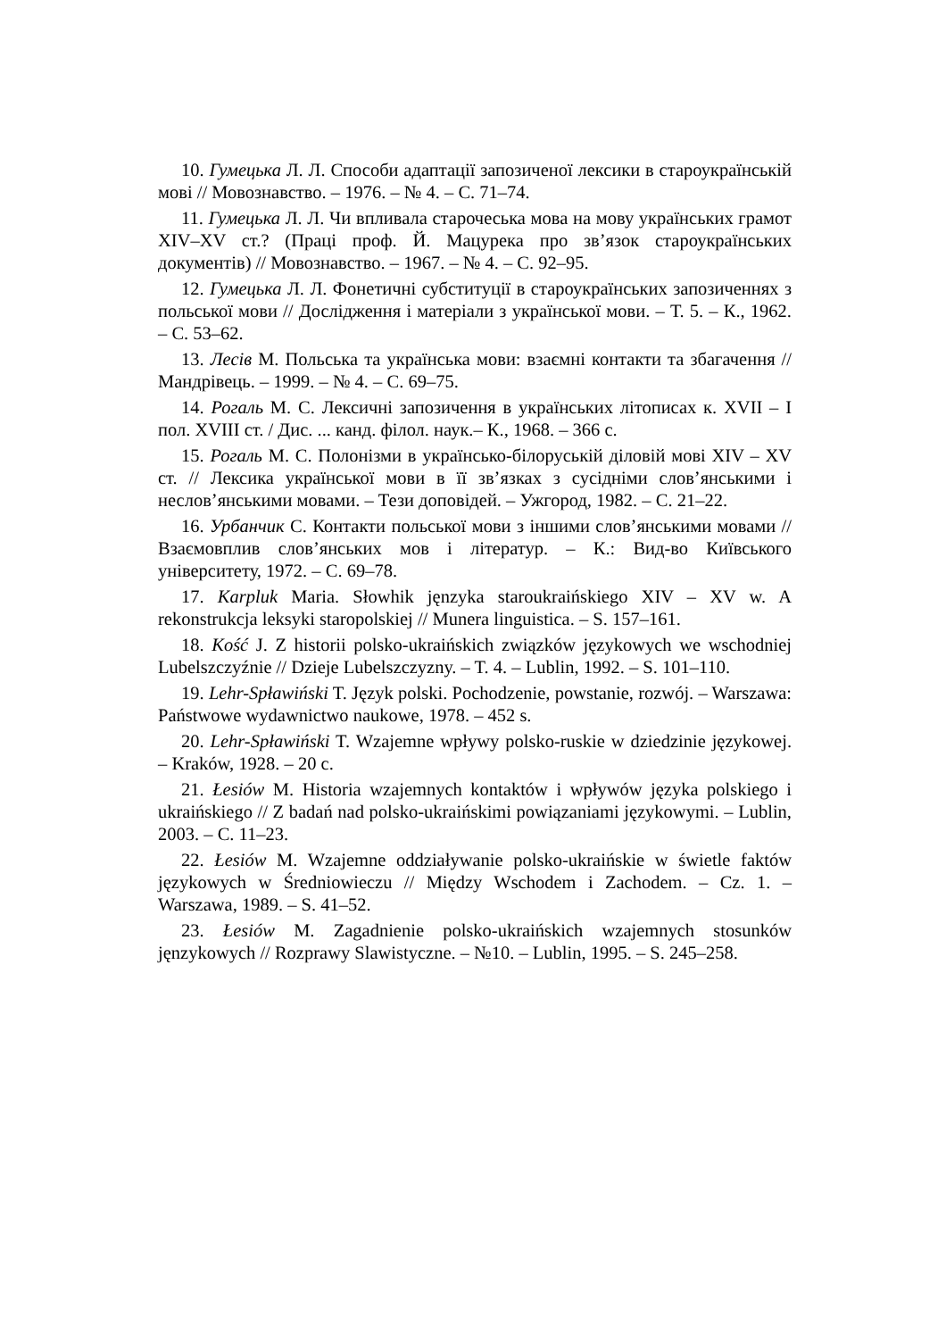10. Гумецька Л. Л. Способи адаптації запозиченої лексики в староукраїнській мові // Мовознавство. – 1976. – № 4. – С. 71–74.
11. Гумецька Л. Л. Чи впливала старочеська мова на мову українських грамот XIV–XV ст.? (Праці проф. Й. Мацурека про зв’язок староукраїнських документів) // Мовознавство. – 1967. – № 4. – С. 92–95.
12. Гумецька Л. Л. Фонетичні субституції в староукраїнських запозиченнях з польської мови // Дослідження і матеріали з української мови. – Т. 5. – К., 1962. – С. 53–62.
13. Лесів М. Польська та українська мови: взаємні контакти та збагачення // Мандрівець. – 1999. – № 4. – С. 69–75.
14. Рогаль М. С. Лексичні запозичення в українських літописах к. XVII – I пол. XVIII ст. / Дис. ... канд. філол. наук.– К., 1968. – 366 с.
15. Рогаль М. С. Полонізми в українсько-білоруській діловій мові XIV – XV ст. // Лексика української мови в її зв’язках з сусідніми слов’янськими і неслов’янськими мовами. – Тези доповідей. – Ужгород, 1982. – С. 21–22.
16. Урбанчик С. Контакти польської мови з іншими слов’янськими мовами // Взаємовплив слов’янських мов і літератур. – К.: Вид-во Київського університету, 1972. – С. 69–78.
17. Karpluk Maria. Słowhik jęnzyka staroukraińskiego XIV – XV w. A rekonstrukcja leksyki staropolskiej // Munera linguistica. – S. 157–161.
18. Kość J. Z historii polsko-ukraińskich związków językowych we wschodniej Lubelszczyźnie // Dzieje Lubelszczyzny. – T. 4. – Lublin, 1992. – S. 101–110.
19. Lehr-Spławiński T. Język polski. Pochodzenie, powstanie, rozwój. – Warszawa: Państwowe wydawnictwo naukowe, 1978. – 452 s.
20. Lehr-Spławiński T. Wzajemne wpływy polsko-ruskie w dziedzinie językowej. – Kraków, 1928. – 20 c.
21. Łesiów M. Historia wzajemnych kontaktów i wpływów języka polskiego i ukraińskiego // Z badań nad polsko-ukraińskimi powiązaniami językowymi. – Lublin, 2003. – C. 11–23.
22. Łesiów M. Wzajemne oddziaływanie polsko-ukraińskie w świetle faktów językowych w Średniowieczu // Między Wschodem i Zachodem. – Cz. 1. – Warszawa, 1989. – S. 41–52.
23. Łesiów M. Zagadnienie polsko-ukraińskich wzajemnych stosunków jęnzykowych // Rozprawy Slawistyczne. – №10. – Lublin, 1995. – S. 245–258.